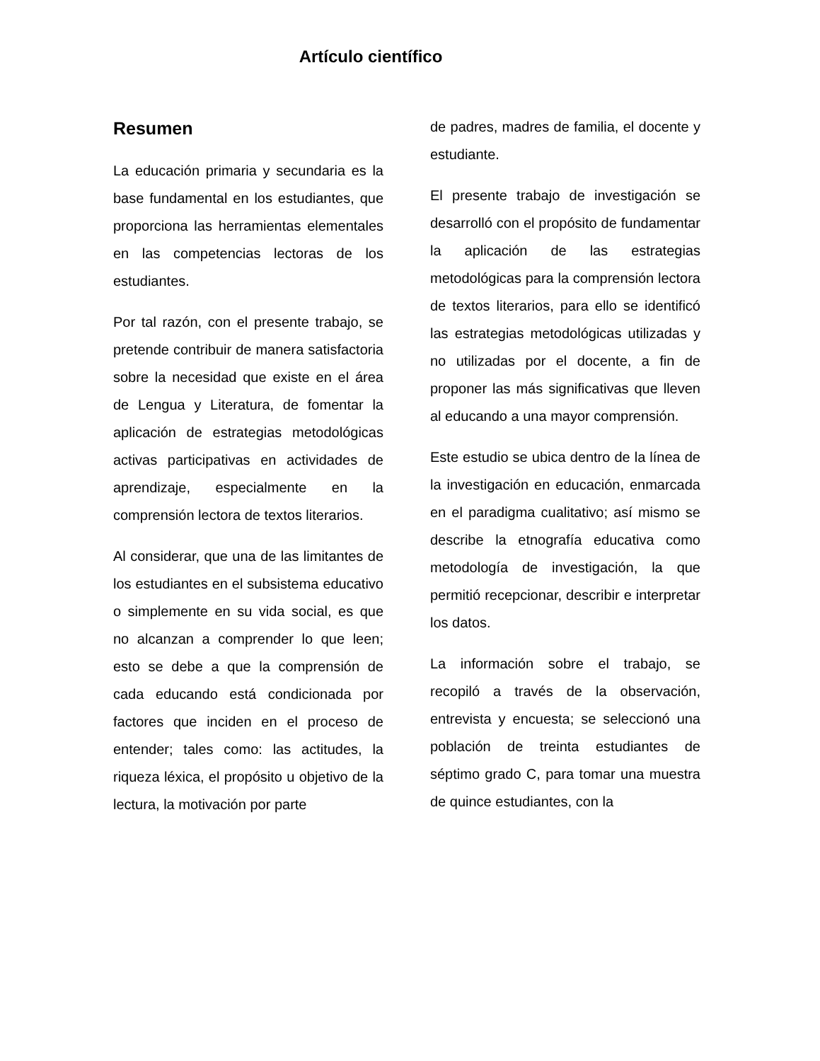Artículo científico
Resumen
La educación primaria y secundaria es la base fundamental en los estudiantes, que proporciona las herramientas elementales en las competencias lectoras de los estudiantes.
Por tal razón, con el presente trabajo, se pretende contribuir de manera satisfactoria sobre la necesidad que existe en el área de Lengua y Literatura, de fomentar la aplicación de estrategias metodológicas activas participativas en actividades de aprendizaje, especialmente en la comprensión lectora de textos literarios.
Al considerar, que una de las limitantes de los estudiantes en el subsistema educativo o simplemente en su vida social, es que no alcanzan a comprender lo que leen; esto se debe a que la comprensión de cada educando está condicionada por factores que inciden en el proceso de entender; tales como: las actitudes, la riqueza léxica, el propósito u objetivo de la lectura, la motivación por parte
de padres, madres de familia, el docente y estudiante.
El presente trabajo de investigación se desarrolló con el propósito de fundamentar la aplicación de las estrategias metodológicas para la comprensión lectora de textos literarios, para ello se identificó las estrategias metodológicas utilizadas y no utilizadas por el docente, a fin de proponer las más significativas que lleven al educando a una mayor comprensión.
Este estudio se ubica dentro de la línea de la investigación en educación, enmarcada en el paradigma cualitativo; así mismo se describe la etnografía educativa como metodología de investigación, la que permitió recepcionar, describir e interpretar los datos.
La información sobre el trabajo, se recopiló a través de la observación, entrevista y encuesta; se seleccionó una población de treinta estudiantes de séptimo grado C, para tomar una muestra de quince estudiantes, con la